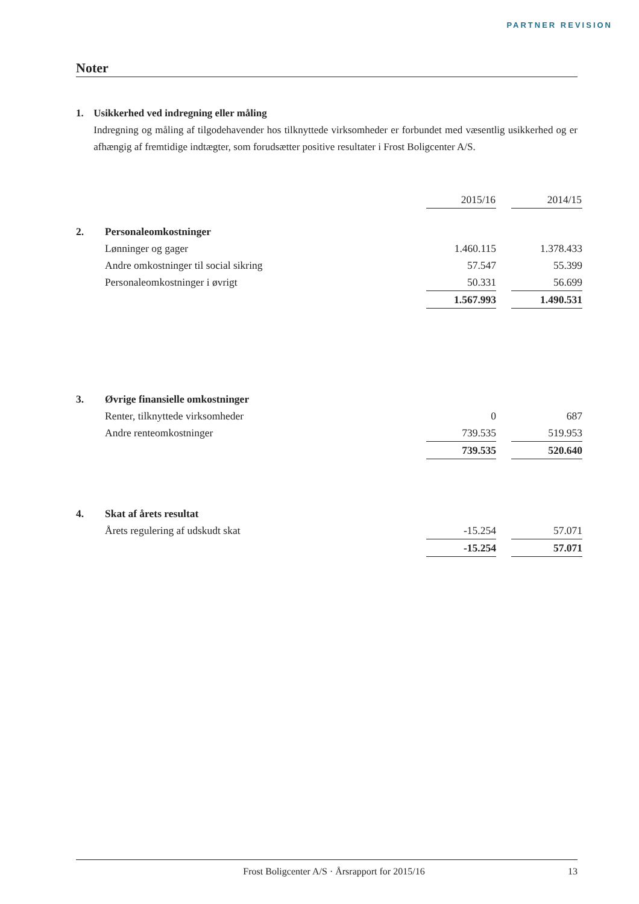PARTNER REVISION
Noter
1. Usikkerhed ved indregning eller måling
Indregning og måling af tilgodehavender hos tilknyttede virksomheder er forbundet med væsentlig usikkerhed og er afhængig af fremtidige indtægter, som forudsætter positive resultater i Frost Boligcenter A/S.
| | | 2015/16 | | 2014/15 |
| 2. | Personaleomkostninger | | | |
| | Lønninger og gager | 1.460.115 | | 1.378.433 |
| | Andre omkostninger til social sikring | 57.547 | | 55.399 |
| | Personaleomkostninger i øvrigt | 50.331 | | 56.699 |
| | | 1.567.993 | | 1.490.531 |
| 3. | Øvrige finansielle omkostninger | | | |
| | Renter, tilknyttede virksomheder | 0 | | 687 |
| | Andre renteomkostninger | 739.535 | | 519.953 |
| | | 739.535 | | 520.640 |
| 4. | Skat af årets resultat | | | |
| | Årets regulering af udskudt skat | -15.254 | | 57.071 |
| | | -15.254 | | 57.071 |
Frost Boligcenter A/S · Årsrapport for 2015/16 13